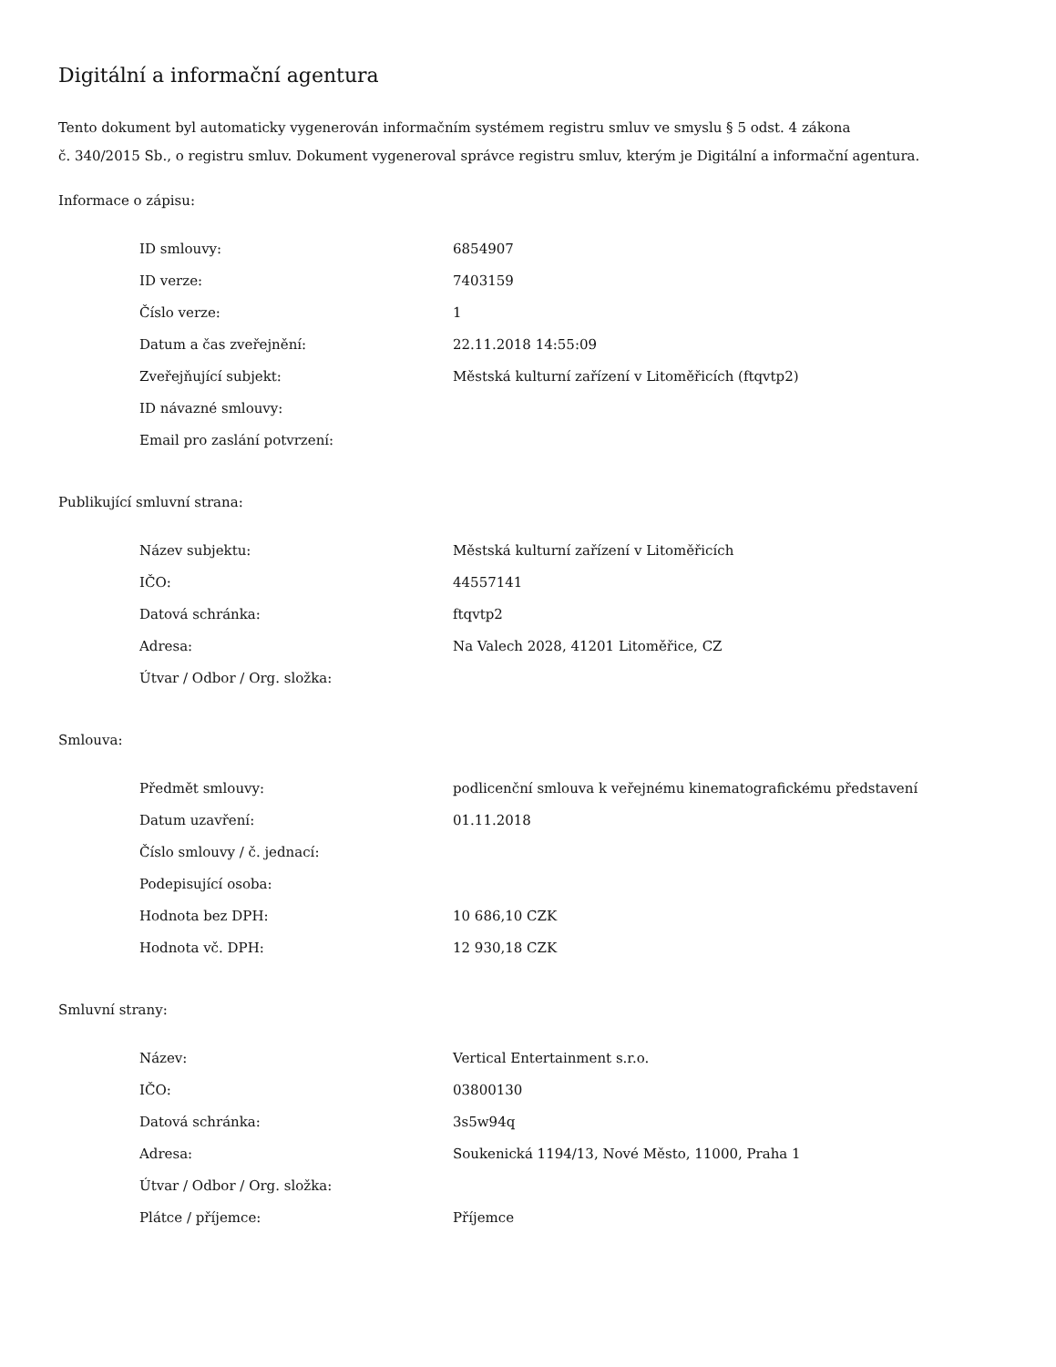Digitální a informační agentura
Tento dokument byl automaticky vygenerován informačním systémem registru smluv ve smyslu § 5 odst. 4 zákona
č. 340/2015 Sb., o registru smluv. Dokument vygeneroval správce registru smluv, kterým je Digitální a informační agentura.
Informace o zápisu:
| ID smlouvy: | 6854907 |
| ID verze: | 7403159 |
| Číslo verze: | 1 |
| Datum a čas zveřejnění: | 22.11.2018 14:55:09 |
| Zveřejňující subjekt: | Městská kulturní zařízení v Litoměřicích (ftqvtp2) |
| ID návazné smlouvy: | |
| Email pro zaslání potvrzení: | |
Publikující smluvní strana:
| Název subjektu: | Městská kulturní zařízení v Litoměřicích |
| IČO: | 44557141 |
| Datová schránka: | ftqvtp2 |
| Adresa: | Na Valech 2028, 41201 Litoměřice, CZ |
| Útvar / Odbor / Org. složka: | |
Smlouva:
| Předmět smlouvy: | podlicenční smlouva k veřejnému kinematografickému představení |
| Datum uzavření: | 01.11.2018 |
| Číslo smlouvy / č. jednací: | |
| Podepisující osoba: | |
| Hodnota bez DPH: | 10 686,10 CZK |
| Hodnota vč. DPH: | 12 930,18 CZK |
Smluvní strany:
| Název: | Vertical Entertainment s.r.o. |
| IČO: | 03800130 |
| Datová schránka: | 3s5w94q |
| Adresa: | Soukenická 1194/13, Nové Město, 11000, Praha 1 |
| Útvar / Odbor / Org. složka: | |
| Plátce / příjemce: | Příjemce |